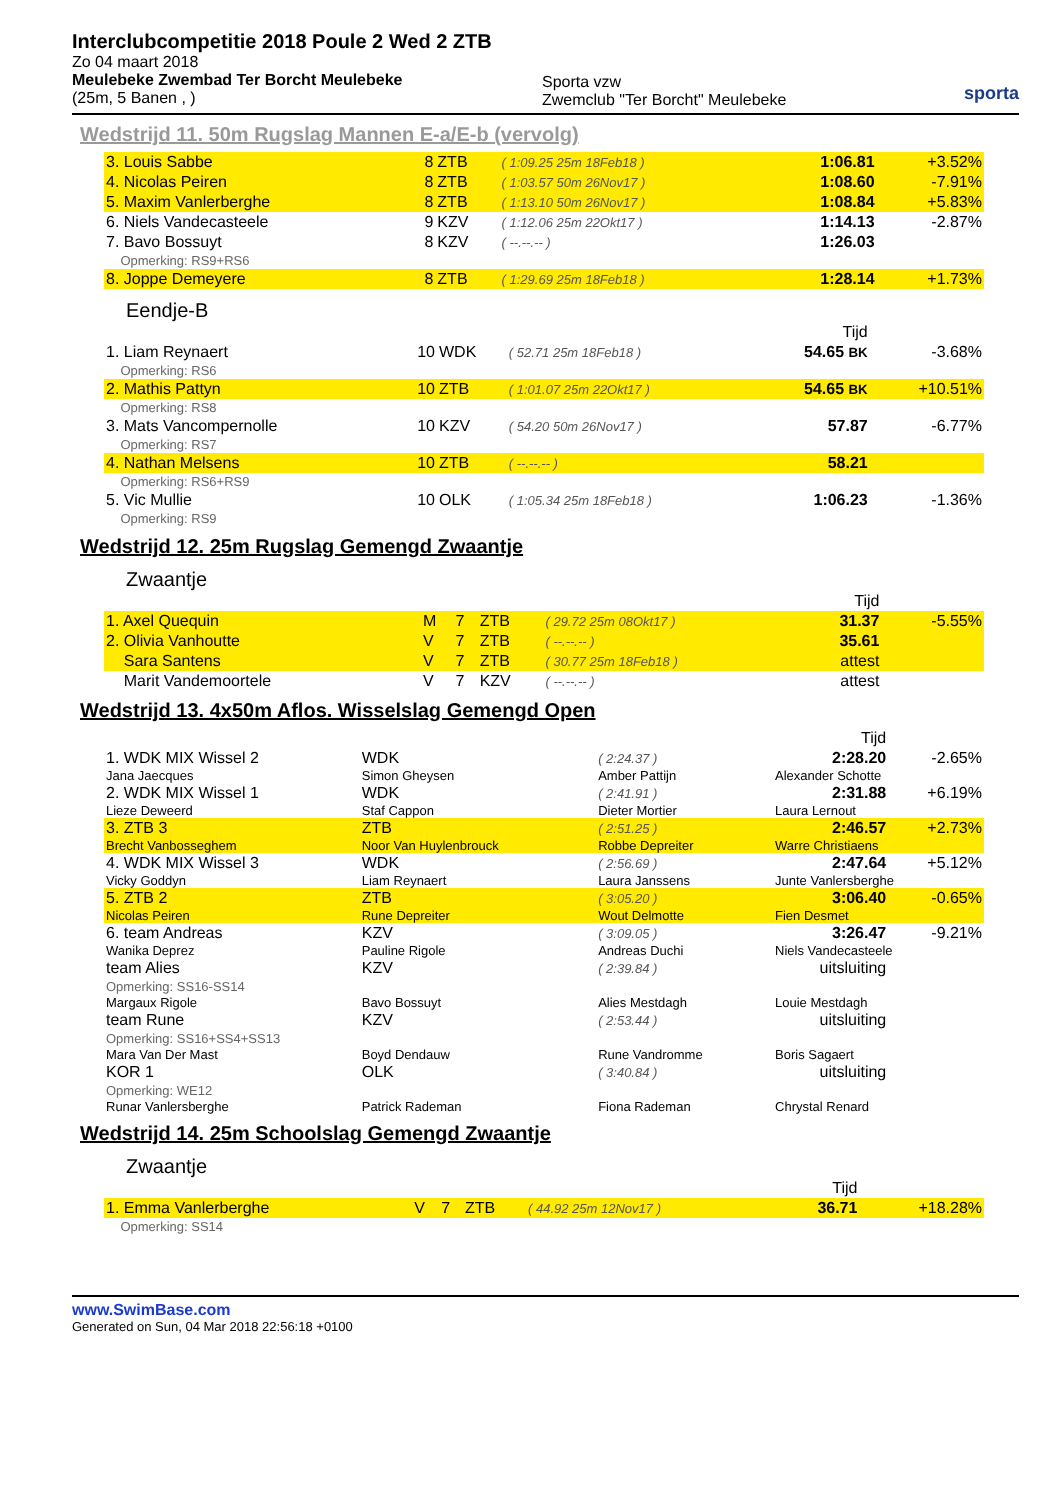Interclubcompetitie 2018 Poule 2 Wed 2 ZTB
Zo 04 maart 2018
Meulebeke Zwembad Ter Borcht Meulebeke
(25m, 5 Banen , )
Sporta vzw
Zwemclub "Ter Borcht" Meulebeke
sporta
Wedstrijd 11. 50m Rugslag Mannen E-a/E-b (vervolg)
| 3. Louis Sabbe | 8 | ZTB | ( 1:09.25 25m 18Feb18 ) | 1:06.81 | +3.52% |
| 4. Nicolas Peiren | 8 | ZTB | ( 1:03.57 50m 26Nov17 ) | 1:08.60 | -7.91% |
| 5. Maxim Vanlerberghe | 8 | ZTB | ( 1:13.10 50m 26Nov17 ) | 1:08.84 | +5.83% |
| 6. Niels Vandecasteele | 9 | KZV | ( 1:12.06 25m 22Okt17 ) | 1:14.13 | -2.87% |
| 7. Bavo Bossuyt | 8 | KZV | ( --.--.-- ) | 1:26.03 | |
| Opmerking: RS9+RS6 | | | | | |
| 8. Joppe Demeyere | 8 | ZTB | ( 1:29.69 25m 18Feb18 ) | 1:28.14 | +1.73% |
Eendje-B
| | | | | Tijd | |
| 1. Liam Reynaert | 10 | WDK | ( 52.71 25m 18Feb18 ) | 54.65 BK | -3.68% |
| Opmerking: RS6 | | | | | |
| 2. Mathis Pattyn | 10 | ZTB | ( 1:01.07 25m 22Okt17 ) | 54.65 BK | +10.51% |
| Opmerking: RS8 | | | | | |
| 3. Mats Vancompernolle | 10 | KZV | ( 54.20 50m 26Nov17 ) | 57.87 | -6.77% |
| Opmerking: RS7 | | | | | |
| 4. Nathan Melsens | 10 | ZTB | ( --.--.-- ) | 58.21 | |
| Opmerking: RS6+RS9 | | | | | |
| 5. Vic Mullie | 10 | OLK | ( 1:05.34 25m 18Feb18 ) | 1:06.23 | -1.36% |
| Opmerking: RS9 | | | | | |
Wedstrijd 12. 25m Rugslag Gemengd Zwaantje
Zwaantje
| | | | | | Tijd | |
| 1. Axel Quequin | M | 7 | ZTB | ( 29.72 25m 08Okt17 ) | 31.37 | -5.55% |
| 2. Olivia Vanhoutte | V | 7 | ZTB | ( --.--.-- ) | 35.61 | |
| Sara Santens | V | 7 | ZTB | ( 30.77 25m 18Feb18 ) | attest | |
| Marit Vandemoortele | V | 7 | KZV | ( --.--.-- ) | attest | |
Wedstrijd 13. 4x50m Aflos. Wisselslag Gemengd Open
| | | | | Tijd | |
| 1. WDK MIX Wissel 2 | WDK | | ( 2:24.37 ) | 2:28.20 | -2.65% |
| Jana Jaecques | Simon Gheysen | | Amber Pattijn | Alexander Schotte | |
| 2. WDK MIX Wissel 1 | WDK | | ( 2:41.91 ) | 2:31.88 | +6.19% |
| Lieze Deweerd | Staf Cappon | | Dieter Mortier | Laura Lernout | |
| 3. ZTB 3 | ZTB | | ( 2:51.25 ) | 2:46.57 | +2.73% |
| Brecht Vanbosseghem | Noor Van Huylenbrouck | | Robbe Depreiter | Warre Christiaens | |
| 4. WDK MIX Wissel 3 | WDK | | ( 2:56.69 ) | 2:47.64 | +5.12% |
| Vicky Goddyn | Liam Reynaert | | Laura Janssens | Junte Vanlersberghe | |
| 5. ZTB 2 | ZTB | | ( 3:05.20 ) | 3:06.40 | -0.65% |
| Nicolas Peiren | Rune Depreiter | | Wout Delmotte | Fien Desmet | |
| 6. team Andreas | KZV | | ( 3:09.05 ) | 3:26.47 | -9.21% |
| Wanika Deprez | Pauline Rigole | | Andreas Duchi | Niels Vandecasteele | |
| team Alies | KZV | | ( 2:39.84 ) | uitsluiting | |
| Opmerking: SS16-SS14 | | | | | |
| Margaux Rigole | Bavo Bossuyt | | Alies Mestdagh | Louie Mestdagh | |
| team Rune | KZV | | ( 2:53.44 ) | uitsluiting | |
| Opmerking: SS16+SS4+SS13 | | | | | |
| Mara Van Der Mast | Boyd Dendauw | | Rune Vandromme | Boris Sagaert | |
| KOR 1 | OLK | | ( 3:40.84 ) | uitsluiting | |
| Opmerking: WE12 | | | | | |
| Runar Vanlersberghe | Patrick Rademan | | Fiona Rademan | Chrystal Renard | |
Wedstrijd 14. 25m Schoolslag Gemengd Zwaantje
Zwaantje
| | | | | | Tijd | |
| 1. Emma Vanlerberghe | V | 7 | ZTB | ( 44.92 25m 12Nov17 ) | 36.71 | +18.28% |
| Opmerking: SS14 | | | | | | |
www.SwimBase.com
Generated on Sun, 04 Mar 2018 22:56:18 +0100